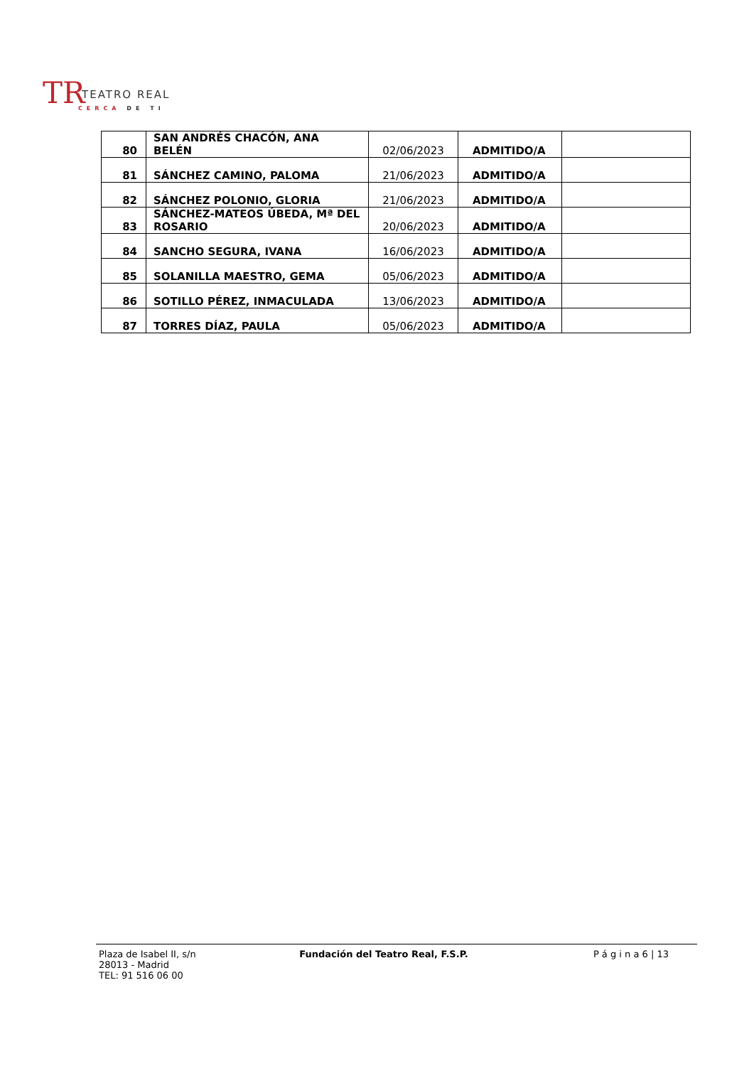TR TEATRO REAL
CERCA DE TI
| 80 | SAN ANDRÉS CHACÓN, ANA BELÉN | 02/06/2023 | ADMITIDO/A | |
| 81 | SÁNCHEZ CAMINO, PALOMA | 21/06/2023 | ADMITIDO/A | |
| 82 | SÁNCHEZ POLONIO, GLORIA | 21/06/2023 | ADMITIDO/A | |
| 83 | SÁNCHEZ-MATEOS ÚBEDA, Mª DEL ROSARIO | 20/06/2023 | ADMITIDO/A | |
| 84 | SANCHO SEGURA, IVANA | 16/06/2023 | ADMITIDO/A | |
| 85 | SOLANILLA MAESTRO, GEMA | 05/06/2023 | ADMITIDO/A | |
| 86 | SOTILLO PÉREZ, INMACULADA | 13/06/2023 | ADMITIDO/A | |
| 87 | TORRES DÍAZ, PAULA | 05/06/2023 | ADMITIDO/A | |
Plaza de Isabel II, s/n
28013 - Madrid
TEL: 91 516 06 00
Fundación del Teatro Real, F.S.P.
P á g i n a 6 | 13